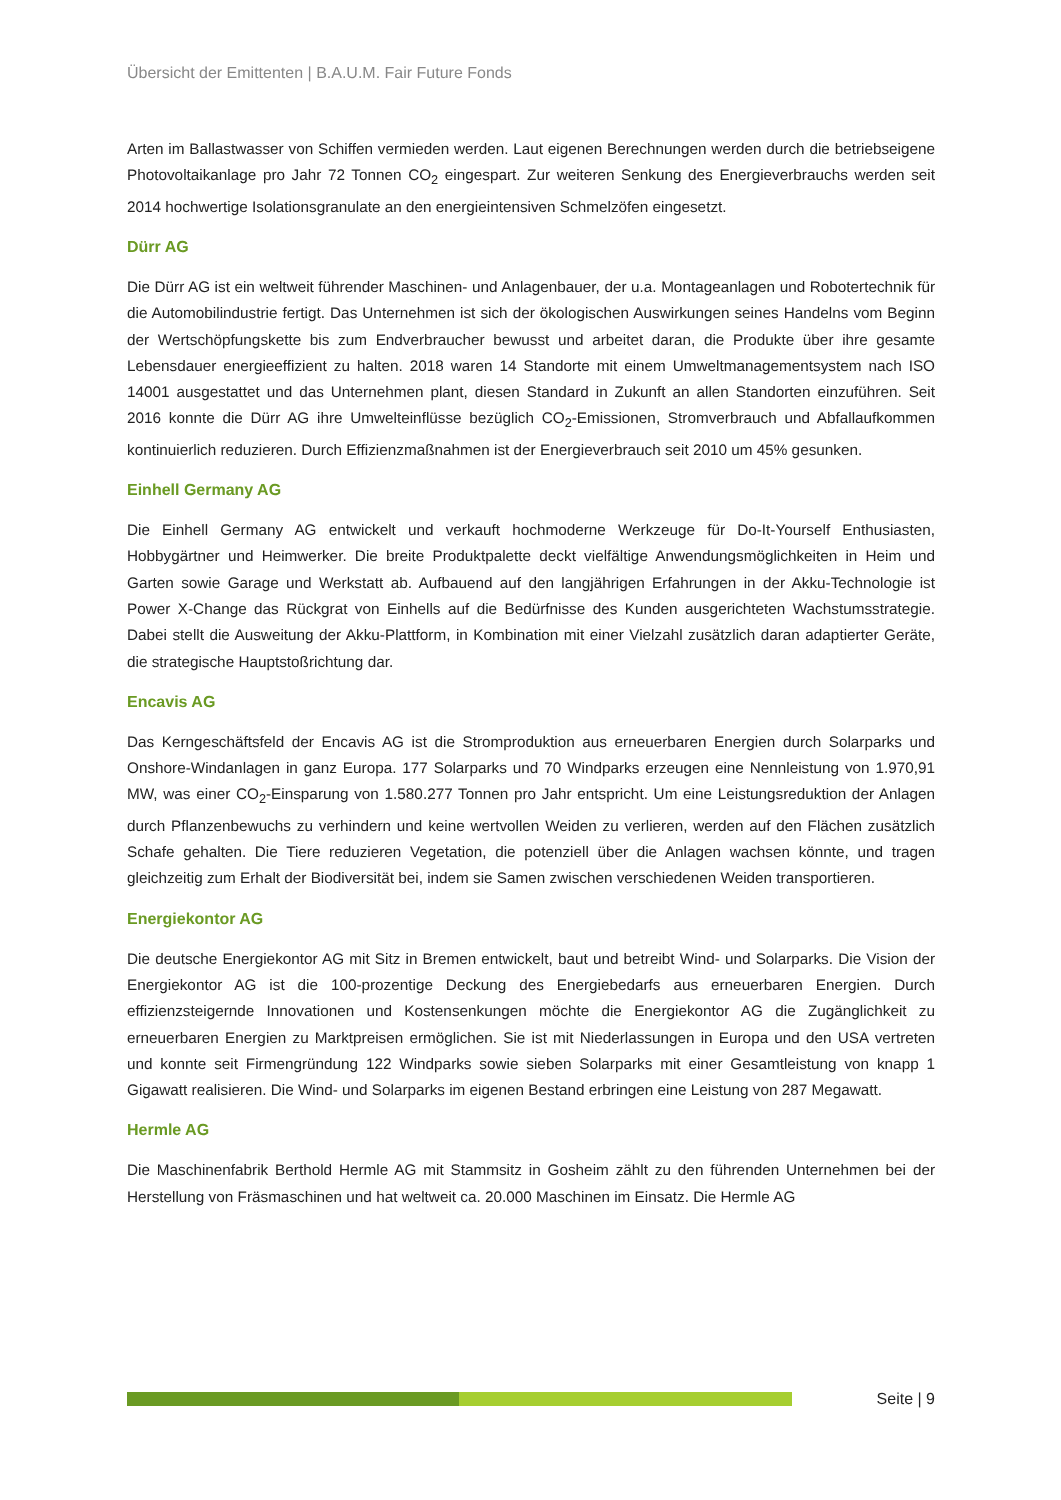Übersicht der Emittenten | B.A.U.M. Fair Future Fonds
Arten im Ballastwasser von Schiffen vermieden werden. Laut eigenen Berechnungen werden durch die betriebseigene Photovoltaikanlage pro Jahr 72 Tonnen CO<sub>2</sub> eingespart. Zur weiteren Senkung des Energieverbrauchs werden seit 2014 hochwertige Isolationsgranulate an den energieintensiven Schmelzöfen eingesetzt.
Dürr AG
Die Dürr AG ist ein weltweit führender Maschinen- und Anlagenbauer, der u.a. Montageanlagen und Robotertechnik für die Automobilindustrie fertigt. Das Unternehmen ist sich der ökologischen Auswirkungen seines Handelns vom Beginn der Wertschöpfungskette bis zum Endverbraucher bewusst und arbeitet daran, die Produkte über ihre gesamte Lebensdauer energieeffizient zu halten. 2018 waren 14 Standorte mit einem Umweltmanagementsystem nach ISO 14001 ausgestattet und das Unternehmen plant, diesen Standard in Zukunft an allen Standorten einzuführen. Seit 2016 konnte die Dürr AG ihre Umwelteinflüsse bezüglich CO<sub>2</sub>-Emissionen, Stromverbrauch und Abfallaufkommen kontinuierlich reduzieren. Durch Effizienzmaßnahmen ist der Energieverbrauch seit 2010 um 45% gesunken.
Einhell Germany AG
Die Einhell Germany AG entwickelt und verkauft hochmoderne Werkzeuge für Do-It-Yourself Enthusiasten, Hobbygärtner und Heimwerker. Die breite Produktpalette deckt vielfältige Anwendungsmöglichkeiten in Heim und Garten sowie Garage und Werkstatt ab. Aufbauend auf den langjährigen Erfahrungen in der Akku-Technologie ist Power X-Change das Rückgrat von Einhells auf die Bedürfnisse des Kunden ausgerichteten Wachstumsstrategie. Dabei stellt die Ausweitung der Akku-Plattform, in Kombination mit einer Vielzahl zusätzlich daran adaptierter Geräte, die strategische Hauptstoßrichtung dar.
Encavis AG
Das Kerngeschäftsfeld der Encavis AG ist die Stromproduktion aus erneuerbaren Energien durch Solarparks und Onshore-Windanlagen in ganz Europa. 177 Solarparks und 70 Windparks erzeugen eine Nennleistung von 1.970,91 MW, was einer CO<sub>2</sub>-Einsparung von 1.580.277 Tonnen pro Jahr entspricht. Um eine Leistungsreduktion der Anlagen durch Pflanzenbewuchs zu verhindern und keine wertvollen Weiden zu verlieren, werden auf den Flächen zusätzlich Schafe gehalten. Die Tiere reduzieren Vegetation, die potenziell über die Anlagen wachsen könnte, und tragen gleichzeitig zum Erhalt der Biodiversität bei, indem sie Samen zwischen verschiedenen Weiden transportieren.
Energiekontor AG
Die deutsche Energiekontor AG mit Sitz in Bremen entwickelt, baut und betreibt Wind- und Solarparks. Die Vision der Energiekontor AG ist die 100-prozentige Deckung des Energiebedarfs aus erneuerbaren Energien. Durch effizienzsteigernde Innovationen und Kostensenkungen möchte die Energiekontor AG die Zugänglichkeit zu erneuerbaren Energien zu Marktpreisen ermöglichen. Sie ist mit Niederlassungen in Europa und den USA vertreten und konnte seit Firmengründung 122 Windparks sowie sieben Solarparks mit einer Gesamtleistung von knapp 1 Gigawatt realisieren. Die Wind- und Solarparks im eigenen Bestand erbringen eine Leistung von 287 Megawatt.
Hermle AG
Die Maschinenfabrik Berthold Hermle AG mit Stammsitz in Gosheim zählt zu den führenden Unternehmen bei der Herstellung von Fräsmaschinen und hat weltweit ca. 20.000 Maschinen im Einsatz. Die Hermle AG
Seite | 9